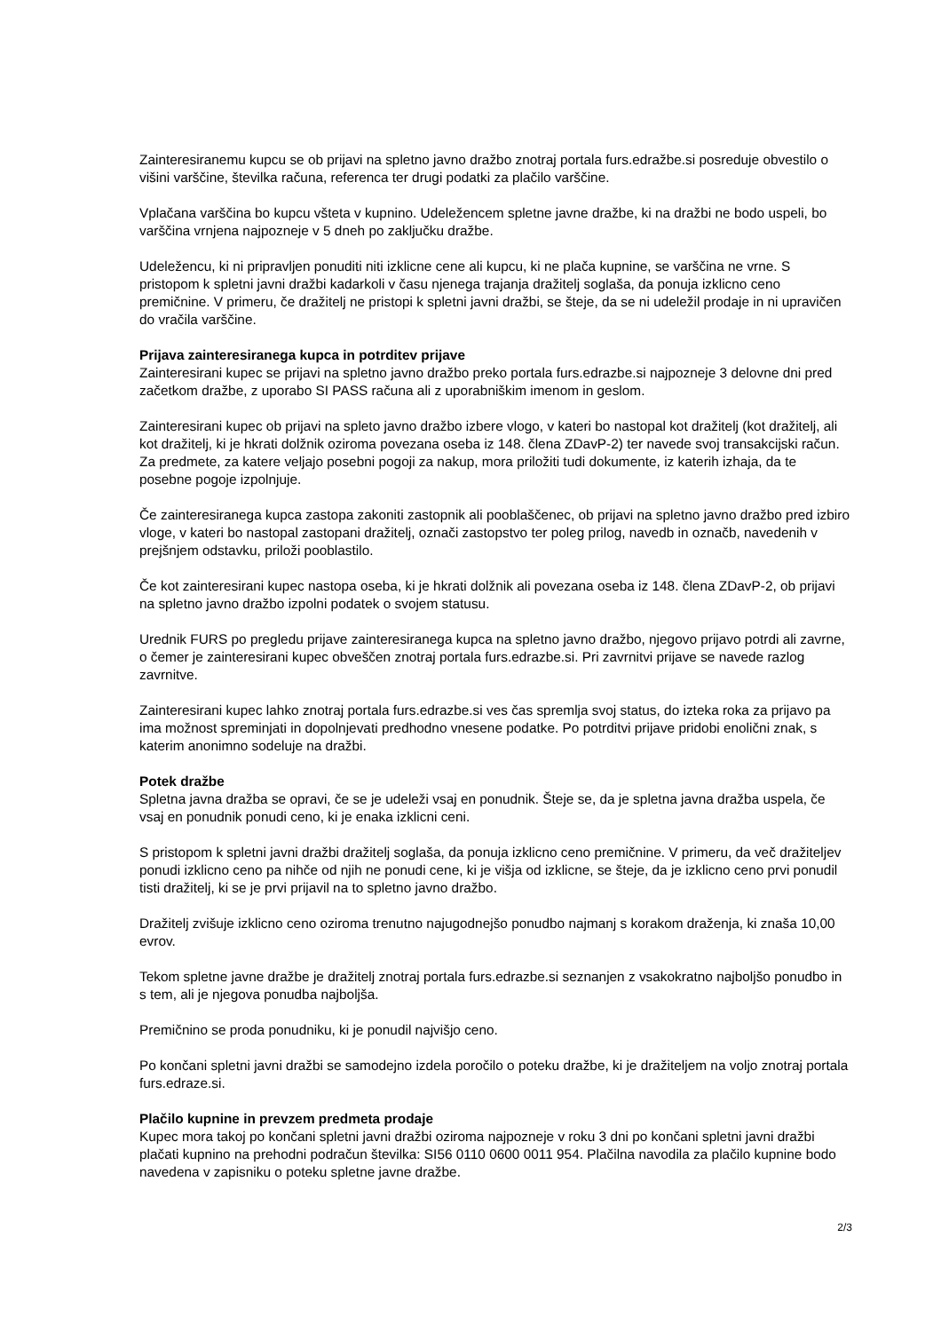Zainteresiranemu kupcu se ob prijavi na spletno javno dražbo znotraj portala furs.edražbe.si posreduje obvestilo o višini varščine, številka računa, referenca ter drugi podatki za plačilo varščine.
Vplačana varščina bo kupcu všteta v kupnino. Udeležencem spletne javne dražbe, ki na dražbi ne bodo uspeli, bo varščina vrnjena najpozneje v 5 dneh po zaključku dražbe.
Udeležencu, ki ni pripravljen ponuditi niti izklicne cene ali kupcu, ki ne plača kupnine, se varščina ne vrne. S pristopom k spletni javni dražbi kadarkoli v času njenega trajanja dražitelj soglaša, da ponuja izklicno ceno premičnine. V primeru, če dražitelj ne pristopi k spletni javni dražbi, se šteje, da se ni udeležil prodaje in ni upravičen do vračila varščine.
Prijava zainteresiranega kupca in potrditev prijave
Zainteresirani kupec se prijavi na spletno javno dražbo preko portala furs.edrazbe.si najpozneje 3 delovne dni pred začetkom dražbe, z uporabo SI PASS računa ali z uporabniškim imenom in geslom.
Zainteresirani kupec ob prijavi na spleto javno dražbo izbere vlogo, v kateri bo nastopal kot dražitelj (kot dražitelj, ali kot dražitelj, ki je hkrati dolžnik oziroma povezana oseba iz 148. člena ZDavP-2) ter navede svoj transakcijski račun. Za predmete, za katere veljajo posebni pogoji za nakup, mora priložiti tudi dokumente, iz katerih izhaja, da te posebne pogoje izpolnjuje.
Če zainteresiranega kupca zastopa zakoniti zastopnik ali pooblaščenec, ob prijavi na spletno javno dražbo pred izbiro vloge, v kateri bo nastopal zastopani dražitelj, označi zastopstvo ter poleg prilog, navedb in označb, navedenih v prejšnjem odstavku, priloži pooblastilo.
Če kot zainteresirani kupec nastopa oseba, ki je hkrati dolžnik ali povezana oseba iz 148. člena ZDavP-2, ob prijavi na spletno javno dražbo izpolni podatek o svojem statusu.
Urednik FURS po pregledu prijave zainteresiranega kupca na spletno javno dražbo, njegovo prijavo potrdi ali zavrne, o čemer je zainteresirani kupec obveščen znotraj portala furs.edrazbe.si. Pri zavrnitvi prijave se navede razlog zavrnitve.
Zainteresirani kupec lahko znotraj portala furs.edrazbe.si ves čas spremlja svoj status, do izteka roka za prijavo pa ima možnost spreminjati in dopolnjevati predhodno vnesene podatke. Po potrditvi prijave pridobi enolični znak, s katerim anonimno sodeluje na dražbi.
Potek dražbe
Spletna javna dražba se opravi, če se je udeleži vsaj en ponudnik. Šteje se, da je spletna javna dražba uspela, če vsaj en ponudnik ponudi ceno, ki je enaka izklicni ceni.
S pristopom k spletni javni dražbi dražitelj soglaša, da ponuja izklicno ceno premičnine. V primeru, da več dražiteljev ponudi izklicno ceno pa nihče od njih ne ponudi cene, ki je višja od izklicne, se šteje, da je izklicno ceno prvi ponudil tisti dražitelj, ki se je prvi prijavil na to spletno javno dražbo.
Dražitelj zvišuje izklicno ceno oziroma trenutno najugodnejšo ponudbo najmanj s korakom draženja, ki znaša 10,00 evrov.
Tekom spletne javne dražbe je dražitelj znotraj portala furs.edrazbe.si seznanjen z vsakokratno najboljšo ponudbo in s tem, ali je njegova ponudba najboljša.
Premičnino se proda ponudniku, ki je ponudil najvišjo ceno.
Po končani spletni javni dražbi se samodejno izdela poročilo o poteku dražbe, ki je dražiteljem na voljo znotraj portala furs.edraze.si.
Plačilo kupnine in prevzem predmeta prodaje
Kupec mora takoj po končani spletni javni dražbi oziroma najpozneje v roku 3 dni po končani spletni javni dražbi plačati kupnino na prehodni podračun številka: SI56 0110 0600 0011 954. Plačilna navodila za plačilo kupnine bodo navedena v zapisniku o poteku spletne javne dražbe.
2/3